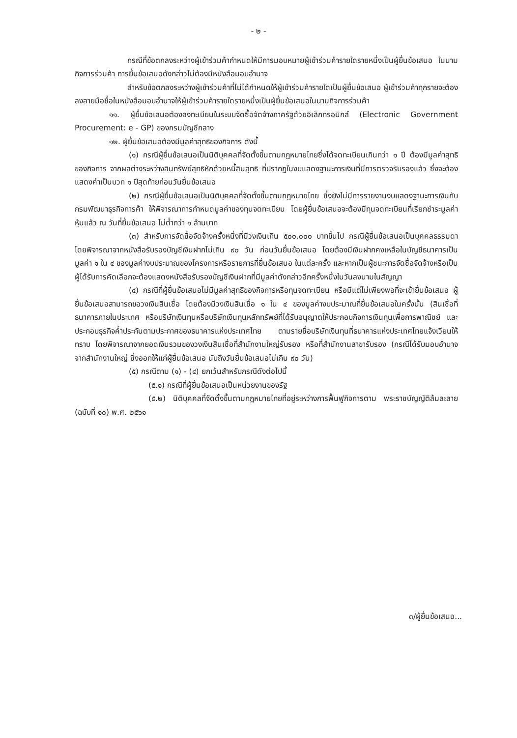- ๒ -
กรณีที่ข้อตกลงระหว่างผู้เข้าร่วมค้ากำหนดให้มีการมอบหมายผู้เข้าร่วมค้ารายใดรายหนึ่งเป็นผู้ยื่นข้อเสนอ ในนามกิจการร่วมค้า การยื่นข้อเสนอดังกล่าวไม่ต้องมีหนังสือมอบอำนาจ
สำหรับข้อตกลงระหว่างผู้เข้าร่วมค้าที่ไม่ได้กำหนดให้ผู้เข้าร่วมค้ารายใดเป็นผู้ยื่นข้อเสนอ ผู้เข้าร่วมค้าทุกรายจะต้องลงลายมือชื่อในหนังสือมอบอำนาจให้ผู้เข้าร่วมค้ารายใดรายหนึ่งเป็นผู้ยื่นข้อเสนอในนามกิจการร่วมค้า
๑๑. ผู้ยื่นข้อเสนอต้องลงทะเบียนในระบบจัดซื้อจัดจ้างภาครัฐด้วยอิเล็กทรอนิกส์ (Electronic Government Procurement: e - GP) ของกรมบัญชีกลาง
๑๒. ผู้ยื่นข้อเสนอต้องมีมูลค่าสุทธิของกิจการ ดังนี้
(๑) กรณีผู้ยื่นข้อเสนอเป็นนิติบุคคลที่จัดตั้งขึ้นตามกฎหมายไทยซึ่งได้จดทะเบียนเกินกว่า ๑ ปี ต้องมีมูลค่าสุทธิของกิจการ จากผลต่างระหว่างสินทรัพย์สุทธิหักด้วยหนี้สินสุทธิ ที่ปรากฏในงบแสดงฐานะการเงินที่มีการตรวจรับรองแล้ว ซึ่งจะต้องแสดงค่าเป็นบวก ๑ ปีสุดท้ายก่อนวันยื่นข้อเสนอ
(๒) กรณีผู้ยื่นข้อเสนอเป็นนิติบุคคลที่จัดตั้งขึ้นตามกฎหมายไทย ซึ่งยังไม่มีการรายงานงบแสดงฐานะการเงินกับกรมพัฒนาธุรกิจการค้า ให้พิจารณาการกำหนดมูลค่าของทุนจดทะเบียน โดยผู้ยื่นข้อเสนอจะต้องมีทุนจดทะเบียนที่เรียกชำระมูลค่าหุ้นแล้ว ณ วันที่ยื่นข้อเสนอ ไม่ต่ำกว่า ๑ ล้านบาท
(๓) สำหรับการจัดซื้อจัดจ้างครั้งหนึ่งที่มีวงเงินเกิน ๕๐๐,๐๐๐ บาทขึ้นไป กรณีผู้ยื่นข้อเสนอเป็นบุคคลธรรมดา โดยพิจารณาจากหนังสือรับรองบัญชีเงินฝากไม่เกิน ๙๐ วัน ก่อนวันยื่นข้อเสนอ โดยต้องมีเงินฝากคงเหลือในบัญชีธนาคารเป็นมูลค่า ๑ ใน ๔ ของมูลค่างบประมาณของโครงการหรือรายการที่ยื่นข้อเสนอ ในแต่ละครั้ง และหากเป็นผู้ชนะการจัดซื้อจัดจ้างหรือเป็นผู้ได้รับการคัดเลือกจะต้องแสดงหนังสือรับรองบัญชีเงินฝากที่มีมูลค่าดังกล่าวอีกครั้งหนึ่งในวันลงนามในสัญญา
(๔) กรณีที่ผู้ยื่นข้อเสนอไม่มีมูลค่าสุทธิของกิจการหรือทุนจดทะเบียน หรือมีแต่ไม่เพียงพอที่จะเข้ายื่นข้อเสนอ ผู้ยื่นข้อเสนอสามารถขอวงเงินสินเชื่อ โดยต้องมีวงเงินสินเชื่อ ๑ ใน ๔ ของมูลค่างบประมาณที่ยื่นข้อเสนอในครั้งนั้น (สินเชื่อที่ธนาคารภายในประเทศ หรือบริษัทเงินทุนหรือบริษัทเงินทุนหลักทรัพย์ที่ได้รับอนุญาตให้ประกอบกิจการเงินทุนเพื่อการพาณิชย์ และประกอบธุรกิจค้ำประกันตามประกาศของธนาคารแห่งประเทศไทย ตามรายชื่อบริษัทเงินทุนที่ธนาคารแห่งประเทศไทยแจ้งเวียนให้ทราบ โดยพิจารณาจากยอดเงินรวมของวงเงินสินเชื่อที่สำนักงานใหญ่รับรอง หรือที่สำนักงานสาขารับรอง (กรณีได้รับมอบอำนาจจากสำนักงานใหญ่ ซึ่งออกให้แก่ผู้ยื่นข้อเสนอ นับถึงวันยื่นข้อเสนอไม่เกิน ๙๐ วัน)
(๕) กรณีตาม (๑) - (๔) ยกเว้นสำหรับกรณีดังต่อไปนี้
(๕.๑) กรณีที่ผู้ยื่นข้อเสนอเป็นหน่วยงานของรัฐ
(๕.๒) นิติบุคคลที่จัดตั้งขึ้นตามกฎหมายไทยที่อยู่ระหว่างการฟื้นฟูกิจการตาม พระราชบัญญัติล้มละลาย (ฉบับที่ ๑๐) พ.ศ. ๒๕๖๑
๓/ผู้ยื่นข้อเสนอ...